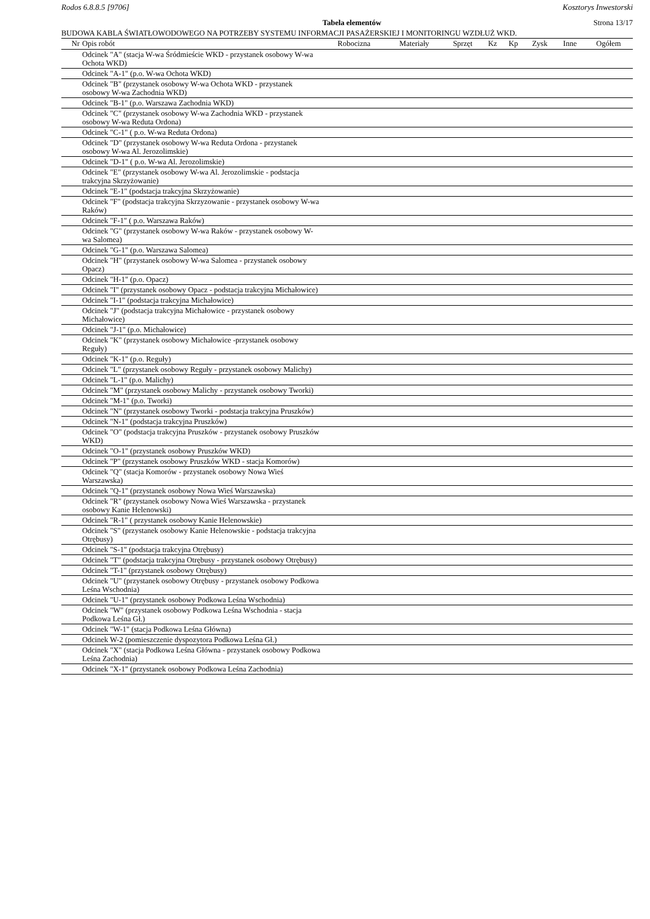Rodos 6.8.8.5 [9706] Kosztorys Inwestorski
Tabela elementów Strona 13/17
BUDOWA KABLA ŚWIATŁOWODOWEGO NA POTRZEBY SYSTEMU INFORMACJI PASAŻERSKIEJ I MONITORINGU WZDŁUŻ WKD.
| Nr | Opis robót | Robocizna | Materiały | Sprzęt | Kz | Kp | Zysk | Inne | Ogółem |
| --- | --- | --- | --- | --- | --- | --- | --- | --- | --- |
| | Odcinek "A" (stacja W-wa Śródmieście WKD - przystanek osobowy W-wa Ochota WKD) | | | | | | | | |
| | Odcinek "A-1" (p.o. W-wa Ochota WKD) | | | | | | | | |
| | Odcinek "B" (przystanek osobowy W-wa Ochota WKD - przystanek osobowy W-wa Zachodnia WKD) | | | | | | | | |
| | Odcinek "B-1" (p.o. Warszawa Zachodnia WKD) | | | | | | | | |
| | Odcinek "C" (przystanek osobowy W-wa Zachodnia WKD - przystanek osobowy W-wa Reduta Ordona) | | | | | | | | |
| | Odcinek "C-1" ( p.o. W-wa Reduta Ordona) | | | | | | | | |
| | Odcinek "D" (przystanek osobowy W-wa Reduta Ordona - przystanek osobowy W-wa Al. Jerozolimskie) | | | | | | | | |
| | Odcinek "D-1" ( p.o. W-wa Al. Jerozolimskie) | | | | | | | | |
| | Odcinek "E" (przystanek osobowy W-wa Al. Jerozolimskie - podstacja trakcyjna Skrzyżowanie) | | | | | | | | |
| | Odcinek "E-1" (podstacja trakcyjna Skrzyżowanie) | | | | | | | | |
| | Odcinek "F" (podstacja trakcyjna Skrzyzowanie - przystanek osobowy W-wa Raków) | | | | | | | | |
| | Odcinek "F-1" ( p.o. Warszawa Raków) | | | | | | | | |
| | Odcinek "G" (przystanek osobowy W-wa Raków - przystanek osobowy W-wa Salomea) | | | | | | | | |
| | Odcinek "G-1" (p.o. Warszawa Salomea) | | | | | | | | |
| | Odcinek "H" (przystanek osobowy W-wa Salomea - przystanek osobowy Opacz) | | | | | | | | |
| | Odcinek "H-1" (p.o. Opacz) | | | | | | | | |
| | Odcinek "I" (przystanek osobowy Opacz - podstacja trakcyjna Michałowice) | | | | | | | | |
| | Odcinek "I-1" (podstacja trakcyjna Michałowice) | | | | | | | | |
| | Odcinek "J" (podstacja trakcyjna Michałowice - przystanek osobowy Michałowice) | | | | | | | | |
| | Odcinek "J-1" (p.o. Michałowice) | | | | | | | | |
| | Odcinek "K" (przystanek osobowy Michałowice -przystanek osobowy Reguły) | | | | | | | | |
| | Odcinek "K-1" (p.o. Reguły) | | | | | | | | |
| | Odcinek "L" (przystanek osobowy Reguły - przystanek osobowy Malichy) | | | | | | | | |
| | Odcinek "L-1" (p.o. Malichy) | | | | | | | | |
| | Odcinek "M" (przystanek osobowy Malichy - przystanek osobowy Tworki) | | | | | | | | |
| | Odcinek "M-1" (p.o. Tworki) | | | | | | | | |
| | Odcinek "N" (przystanek osobowy Tworki - podstacja trakcyjna Pruszków) | | | | | | | | |
| | Odcinek "N-1" (podstacja trakcyjna Pruszków) | | | | | | | | |
| | Odcinek "O" (podstacja trakcyjna Pruszków - przystanek osobowy Pruszków WKD) | | | | | | | | |
| | Odcinek "O-1" (przystanek osobowy Pruszków WKD) | | | | | | | | |
| | Odcinek "P" (przystanek osobowy Pruszków WKD - stacja Komorów) | | | | | | | | |
| | Odcinek "Q" (stacja Komorów - przystanek osobowy Nowa Wieś Warszawska) | | | | | | | | |
| | Odcinek "Q-1" (przystanek osobowy Nowa Wieś Warszawska) | | | | | | | | |
| | Odcinek "R" (przystanek osobowy Nowa Wieś Warszawska - przystanek osobowy Kanie Helenowski) | | | | | | | | |
| | Odcinek "R-1" ( przystanek osobowy Kanie Helenowskie) | | | | | | | | |
| | Odcinek "S" (przystanek osobowy Kanie Helenowskie - podstacja trakcyjna Otrębusy) | | | | | | | | |
| | Odcinek "S-1" (podstacja trakcyjna Otrębusy) | | | | | | | | |
| | Odcinek "T" (podstacja trakcyjna Otrębusy - przystanek osobowy Otrębusy) | | | | | | | | |
| | Odcinek "T-1" (przystanek osobowy Otrębusy) | | | | | | | | |
| | Odcinek "U" (przystanek osobowy Otrębusy - przystanek osobowy Podkowa Leśna Wschodnia) | | | | | | | | |
| | Odcinek "U-1" (przystanek osobowy Podkowa Leśna Wschodnia) | | | | | | | | |
| | Odcinek "W" (przystanek osobowy Podkowa Leśna Wschodnia - stacja Podkowa Leśna Gł.) | | | | | | | | |
| | Odcinek "W-1" (stacja Podkowa Leśna Główna) | | | | | | | | |
| | Odcinek W-2 (pomieszczenie dyspozytora Podkowa Leśna Gł.) | | | | | | | | |
| | Odcinek "X" (stacja Podkowa Leśna Główna - przystanek osobowy Podkowa Leśna Zachodnia) | | | | | | | | |
| | Odcinek "X-1" (przystanek osobowy Podkowa Leśna Zachodnia) | | | | | | | | |